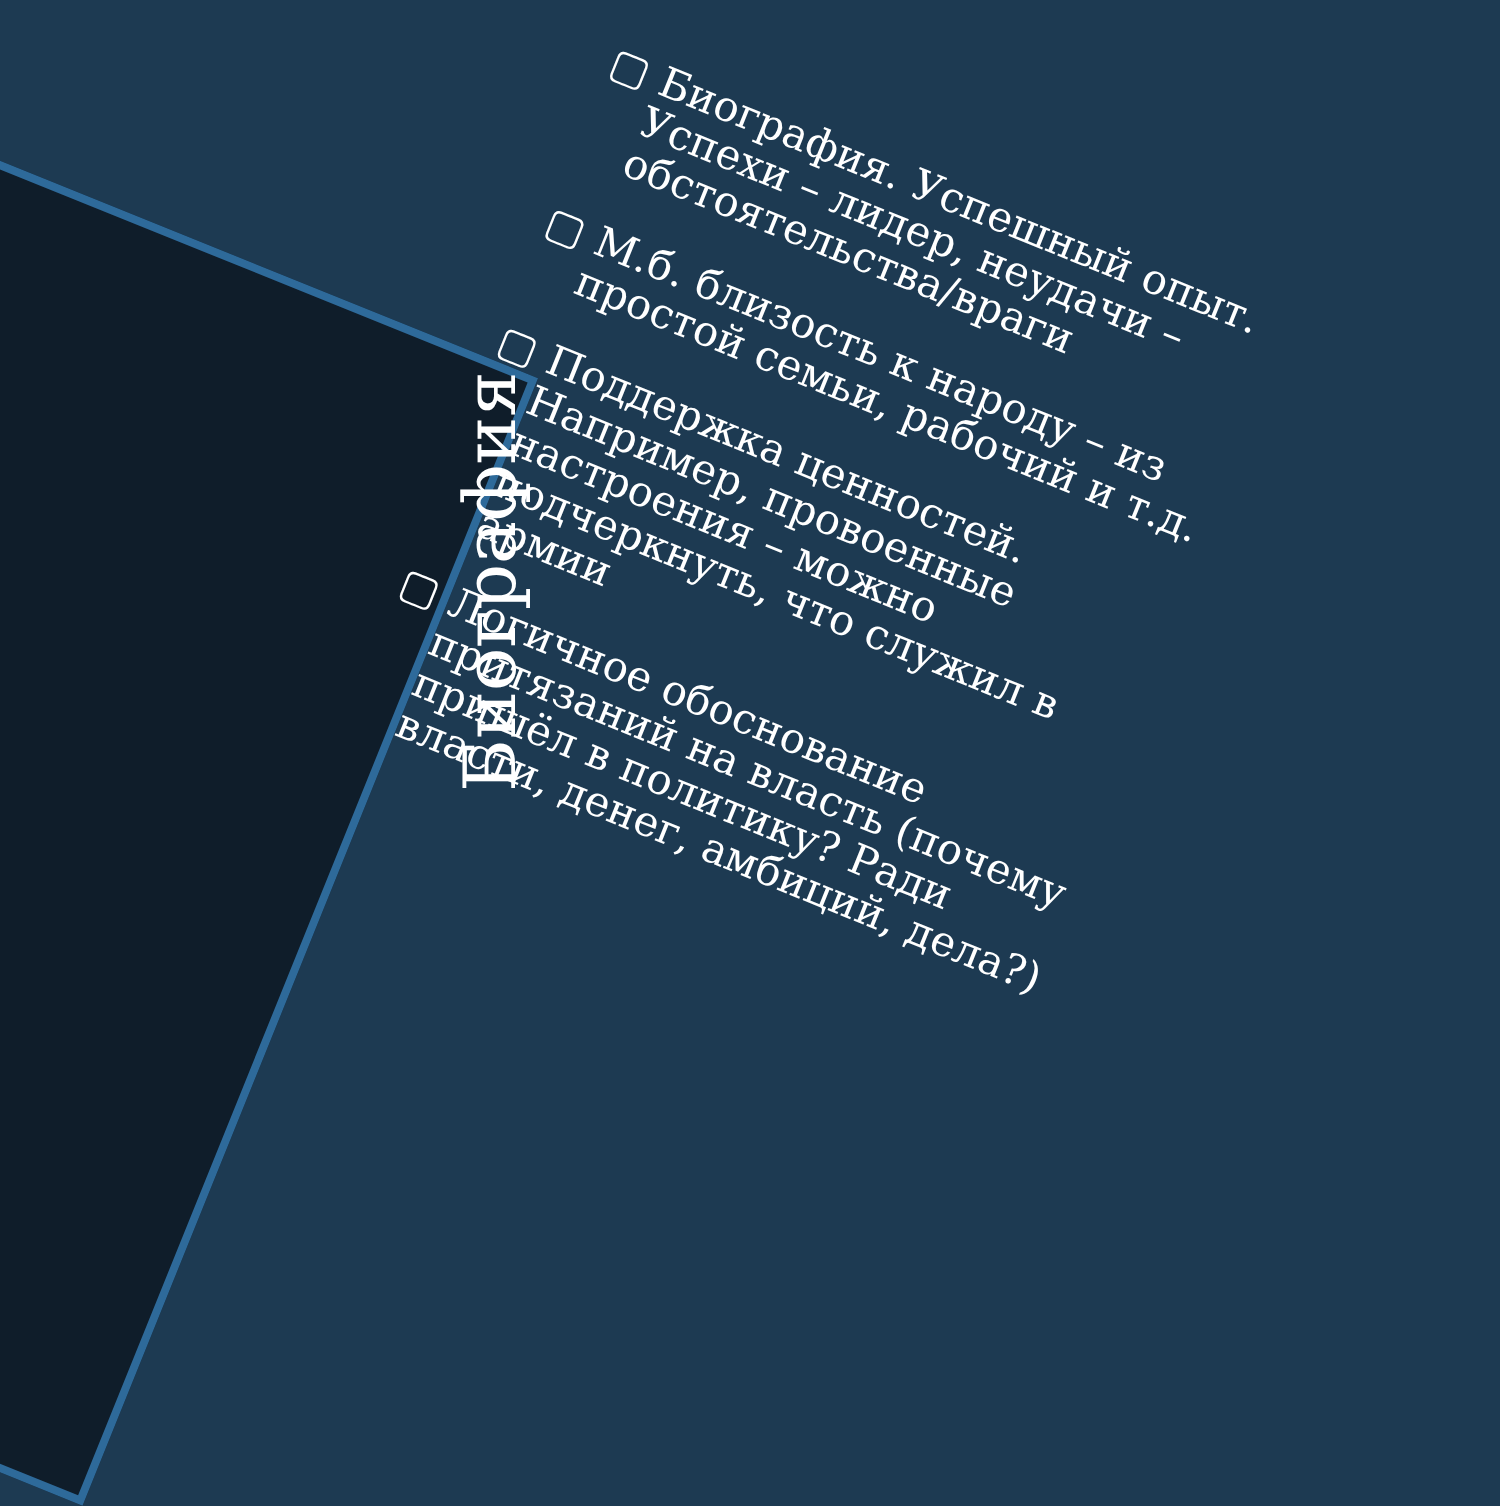Биография
▢ Биография. Успешный опыт. Успехи – лидер, неудачи – обстоятельства/враги
▢ М.б. близость к народу – из простой семьи, рабочий и т.д.
▢ Поддержка ценностей. Например, провоенные настроения – можно подчеркнуть, что служил в армии
▢ Логичное обоснование притязаний на власть (почему пришёл в политику? Ради власти, денег, амбиций, дела?)